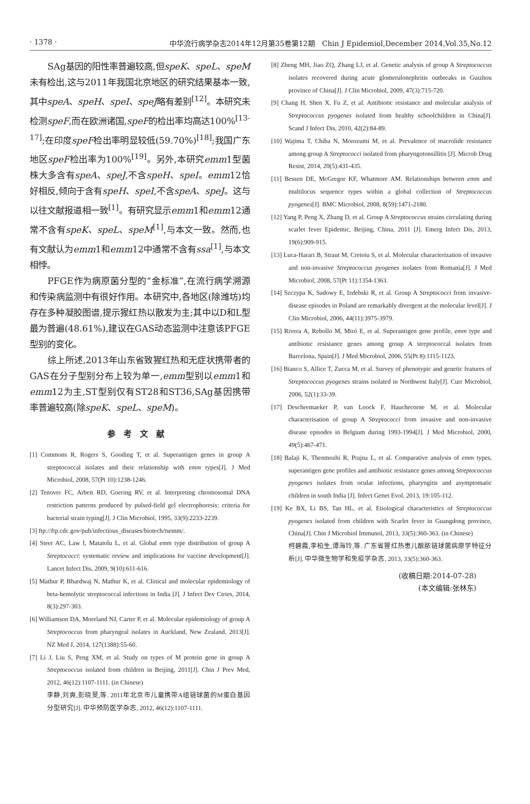· 1378 · 中华流行病学杂志2014年12月第35卷第12期　Chin J Epidemiol,December 2014,Vol.35,No.12
SAg基因的阳性率普遍较高,但speK、speL、speM未有检出,这与2011年我国北京地区的研究结果基本一致,其中speA、speH、speI、speJ略有差别<sup>[12]</sup>。本研究未检测speF,而在欧洲诸国,speF的检出率均高达100%<sup>[13-17]</sup>;在印度speF检出率明显较低(59.70%)<sup>[18]</sup>;我国广东地区speF检出率为100%<sup>[19]</sup>。另外,本研究emm1型菌株大多含有speA、speJ,不含speH、speI。emm12恰好相反,倾向于含有speH、speI,不含speA、speJ。这与以往文献报道相一致<sup>[1]</sup>。有研究显示emm1和emm12通常不含有speK、speL、speM<sup>[1]</sup>,与本文一致。然而,也有文献认为emm1和emm12中通常不含有ssa<sup>[1]</sup>,与本文相悖。
PFGE作为病原菌分型的“金标准”,在流行病学溯源和传染病监测中有很好作用。本研究中,各地区(除潍坊)均存在多种凝胶图谱,提示猩红热以散发为主;其中以D和L型最为普遍(48.61%),建议在GAS动态监测中注意该PFGE型别的变化。
综上所述,2013年山东省致猩红热和无症状携带者的GAS在分子型别分布上较为单一,emm型别以emm1和emm12为主,ST型别仅有ST28和ST36,SAg基因携带率普遍较高(除speK、speL、speM)。
参考文献
[1] Commons R, Rogers S, Gooding T, et al. Superantigen genes in group A streptococcal isolates and their relationship with emm types[J]. J Med Microbiol, 2008, 57(Pt 10):1238-1246.
[2] Tenover FC, Arbeit RD, Goering RV, et al. Interpreting chromosomal DNA restriction patterns produced by pulsed-field gel electrophoresis: criteria for bacterial strain typing[J]. J Clin Microbiol, 1995, 33(9):2233-2239.
[3] ftp://ftp.cdc.gov/pub/infectious_diseases/biotech/tsemm/.
[4] Steer AC, Law I, Matatolu L, et al. Global emm type distribution of group A Streptococci: systematic review and implications for vaccine development[J]. Lancet Infect Dis, 2009, 9(10):611-616.
[5] Mathur P, Bhardwaj N, Mathur K, et al. Clinical and molecular epidemiology of beta-hemolytic streptococcal infections in India [J]. J Infect Dev Ctries, 2014, 8(3):297-303.
[6] Williamson DA, Moreland NJ, Carter P, et al. Molecular epidemiology of group A Streptococcus from pharyngeal isolates in Auckland, New Zealand, 2013[J]. NZ Med J, 2014, 127(1388):55-60.
[7] Li J, Liu S, Peng XM, et al. Study on types of M protein gene in group A Streptococcus isolated from children in Beijing, 2011[J]. Chin J Prev Med, 2012, 46(12):1107-1111. (in Chinese)
李静,刘爽,彭晓旻,等. 2011年北京市儿童携带A组链球菌的M蛋白基因分型研究[J]. 中华预防医学杂志, 2012, 46(12):1107-1111.
[8] Zheng MH, Jiao ZQ, Zhang LJ, et al. Genetic analysis of group A Streptococcus isolates recovered during acute glomerulonephritis outbreaks in Guizhou province of China[J]. J Clin Microbiol, 2009, 47(3):715-720.
[9] Chang H, Shen X, Fu Z, et al. Antibiotic resistance and molecular analysis of Streptococcus pyogenes isolated from healthy schoolchildren in China[J]. Scand J Infect Dis, 2010, 42(2):84-89.
[10] Wajima T, Chiba N, Morozumi M, et al. Prevalence of macrolide resistance among group A Streptococci isolated from pharyngotonsillitis [J]. Microb Drug Resist, 2014, 20(5):431-435.
[11] Bessen DE, McGregor KF, Whatmore AM. Relationships between emm and multilocus sequence types within a global collection of Streptococcus pyogenes[J]. BMC Microbiol, 2008, 8(59):1471-2180.
[12] Yang P, Peng X, Zhang D, et al. Group A Streptococcus strains circulating during scarlet fever Epidemic, Beijing, China, 2011 [J]. Emerg Infect Dis, 2013, 19(6):909-915.
[13] Luca-Harari B, Straut M, Cretoiu S, et al. Molecular characterization of invasive and non-invasive Streptococcus pyogenes isolates from Romania[J]. J Med Microbiol, 2008, 57(Pt 11):1354-1363.
[14] Szczypa K, Sadowy E, Izdebski R, et al. Group A Streptococci from invasive-disease episodes in Poland are remarkably divergent at the molecular level[J]. J Clin Microbiol, 2006, 44(11):3975-3979.
[15] Rivera A, Rebollo M, Miró E, et al. Superantigen gene profile, emm type and antibiotic resistance genes among group A streptococcal isolates from Barcelona, Spain[J]. J Med Microbiol, 2006, 55(Pt 8):1115-1123.
[16] Bianco S, Allice T, Zucca M, et al. Survey of phenotypic and genetic features of Streptococcus pyogenes strains isolated in Northwest Italy[J]. Curr Microbiol, 2006, 52(1):33-39.
[17] Descheemaeker P, van Loock F, Hauchecorne M, et al. Molecular characterisation of group A Streptococci from invasive and non-invasive disease episodes in Belgium during 1993-1994[J]. J Med Microbiol, 2000, 49(5):467-471.
[18] Balaji K, Thenmozhi R, Prajna L, et al. Comparative analysis of emm types, superantigen gene profiles and antibiotic resistance genes among Streptococcus pyogenes isolates from ocular infections, pharyngitis and asymptomatic children in south India [J]. Infect Genet Evol, 2013, 19:105-112.
[19] Ke BX, Li BS, Tan HL, et al. Etiological characteristics of Streptococcus pyogenes isolated from children with Scarlet fever in Guangdong province, China[J]. Chin J Microbiol Immunol, 2013, 33(5):360-363. (in Chinese)
柯碧霞,李柏生,谭海玲,等. 广东省猩红热患儿酿脓链球菌病原学特征分析[J]. 中华微生物学和免疫学杂志, 2013, 33(5):360-363.
(收稿日期:2014-07-28)
(本文编辑:张林东)